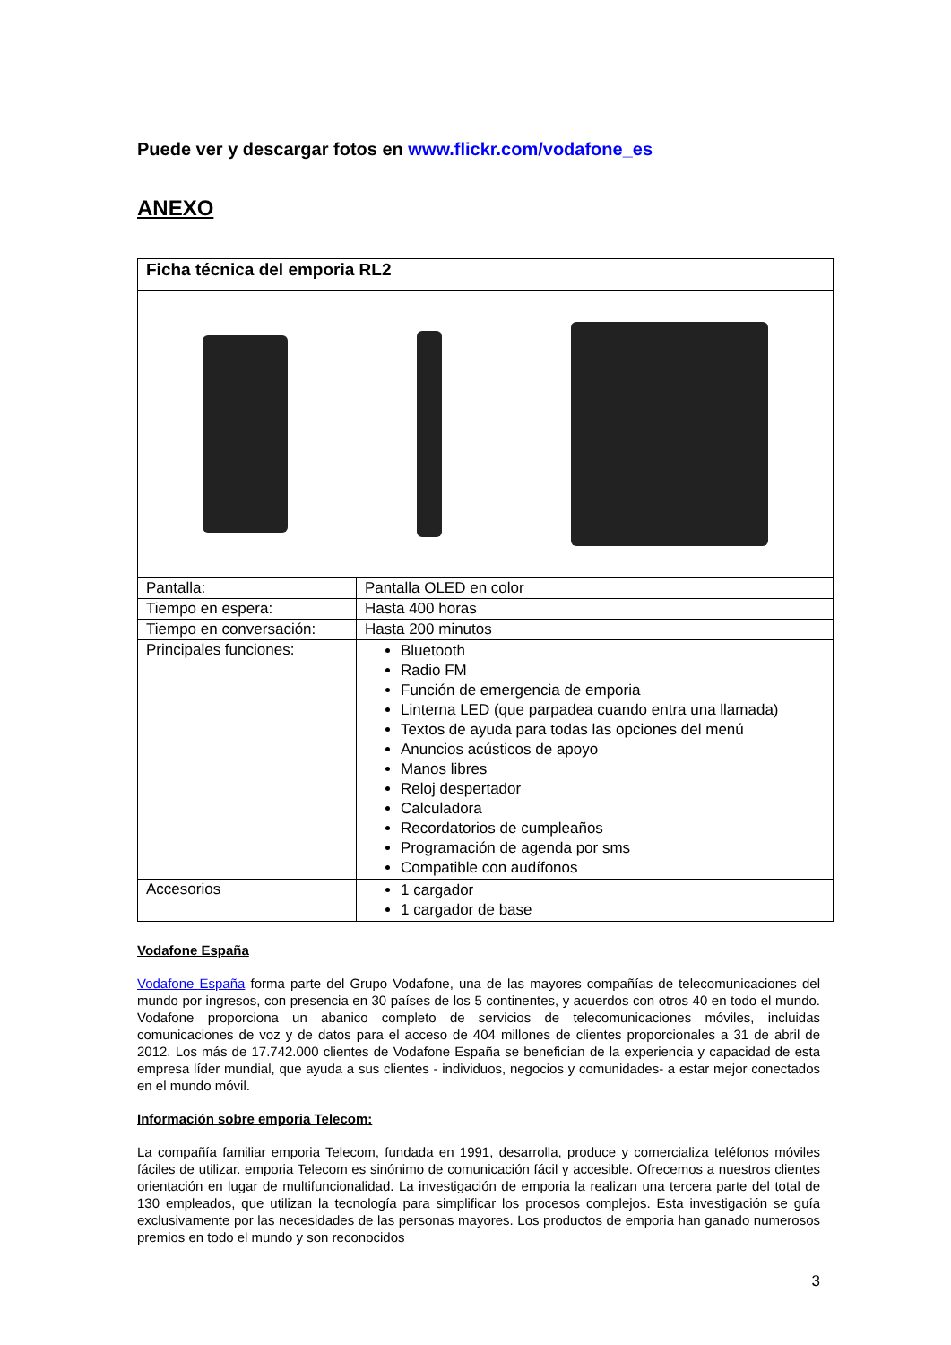Puede ver y descargar fotos en www.flickr.com/vodafone_es
ANEXO
| Ficha técnica del emporia RL2 | |
| Pantalla: | Pantalla OLED en color |
| Tiempo en espera: | Hasta 400 horas |
| Tiempo en conversación: | Hasta 200 minutos |
| Principales funciones: | Bluetooth Radio FM Función de emergencia de emporia Linterna LED (que parpadea cuando entra una llamada) Textos de ayuda para todas las opciones del menú Anuncios acústicos de apoyo Manos libres Reloj despertador Calculadora Recordatorios de cumpleaños Programación de agenda por sms Compatible con audífonos |
| Accesorios | 1 cargador 1 cargador de base |
Vodafone España
Vodafone España forma parte del Grupo Vodafone, una de las mayores compañías de telecomunicaciones del mundo por ingresos, con presencia en 30 países de los 5 continentes, y acuerdos con otros 40 en todo el mundo. Vodafone proporciona un abanico completo de servicios de telecomunicaciones móviles, incluidas comunicaciones de voz y de datos para el acceso de 404 millones de clientes proporcionales a 31 de abril de 2012. Los más de 17.742.000 clientes de Vodafone España se benefician de la experiencia y capacidad de esta empresa líder mundial, que ayuda a sus clientes - individuos, negocios y comunidades- a estar mejor conectados en el mundo móvil.
Información sobre emporia Telecom:
La compañía familiar emporia Telecom, fundada en 1991, desarrolla, produce y comercializa teléfonos móviles fáciles de utilizar. emporia Telecom es sinónimo de comunicación fácil y accesible. Ofrecemos a nuestros clientes orientación en lugar de multifuncionalidad. La investigación de emporia la realizan una tercera parte del total de 130 empleados, que utilizan la tecnología para simplificar los procesos complejos. Esta investigación se guía exclusivamente por las necesidades de las personas mayores. Los productos de emporia han ganado numerosos premios en todo el mundo y son reconocidos
3